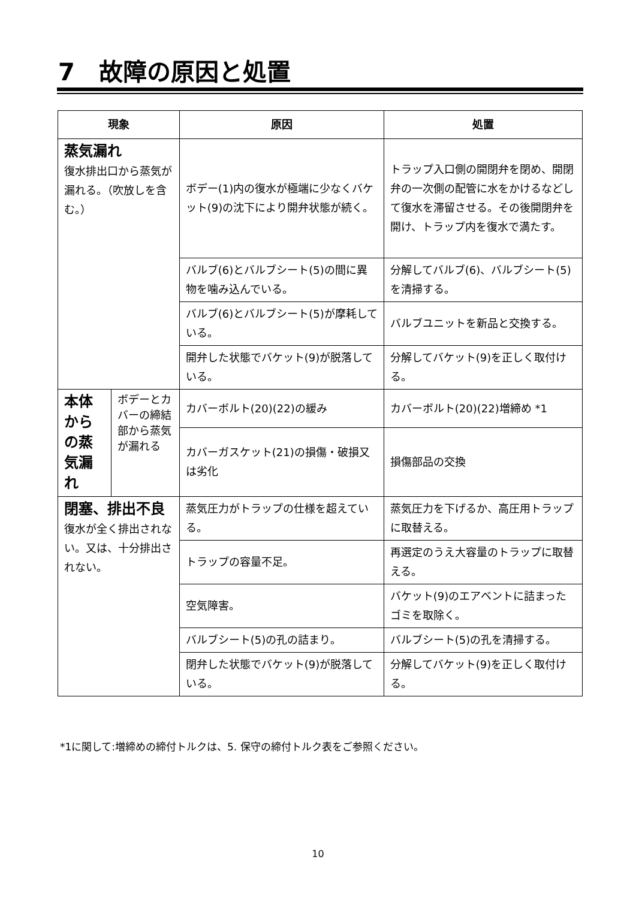7　故障の原因と処置
| 現象 | | 原因 | 処置 |
| --- | --- | --- | --- |
| 蒸気漏れ 復水排出口から蒸気が漏れる。（吹放しを含む。） | | ボデー(1)内の復水が極端に少なくバケット(9)の沈下により開弁状態が続く。 | トラップ入口側の開閉弁を閉め、開閉弁の一次側の配管に水をかけるなどして復水を滞留させる。その後開閉弁を開け、トラップ内を復水で満たす。 |
| | | バルブ(6)とバルブシート(5)の間に異物を噛み込んでいる。 | 分解してバルブ(6)、バルブシート(5)を清掃する。 |
| | | バルブ(6)とバルブシート(5)が摩耗している。 | バルブユニットを新品と交換する。 |
| | | 開弁した状態でバケット(9)が脱落している。 | 分解してバケット(9)を正しく取付ける。 |
| 本体からの蒸気漏れ | ボデーとカバーの締結部から蒸気が漏れる | カバーボルト(20)(22)の緩み | カバーボルト(20)(22)増締め *1 |
| | | カバーガスケット(21)の損傷・破損又は劣化 | 損傷部品の交換 |
| 閉塞、排出不良 復水が全く排出されない。又は、十分排出されない。 | | 蒸気圧力がトラップの仕様を超えている。 | 蒸気圧力を下げるか、高圧用トラップに取替える。 |
| | | トラップの容量不足。 | 再選定のうえ大容量のトラップに取替える。 |
| | | 空気障害。 | バケット(9)のエアベントに詰まったゴミを取除く。 |
| | | バルブシート(5)の孔の詰まり。 | バルブシート(5)の孔を清掃する。 |
| | | 閉弁した状態でバケット(9)が脱落している。 | 分解してバケット(9)を正しく取付ける。 |
*1に関して:増締めの締付トルクは、5. 保守の締付トルク表をご参照ください。
10